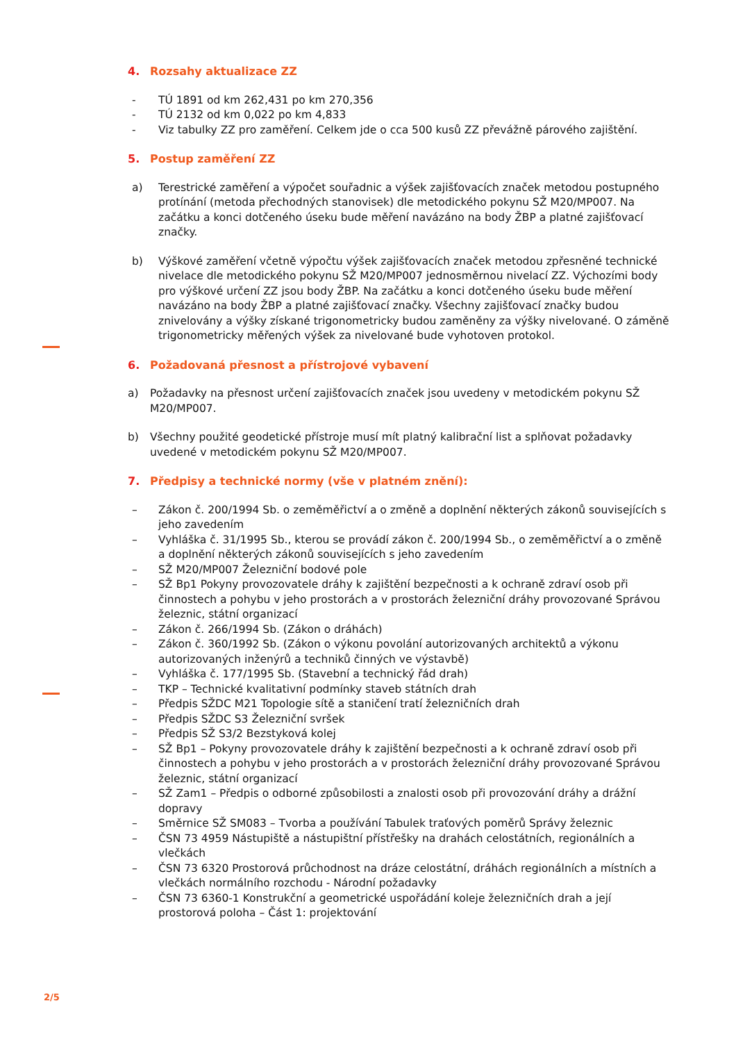4. Rozsahy aktualizace ZZ
- TÚ 1891 od km 262,431 po km 270,356
- TÚ 2132 od km 0,022 po km 4,833
- Viz tabulky ZZ pro zaměření. Celkem jde o cca 500 kusů ZZ převážně párového zajištění.
5. Postup zaměření ZZ
a) Terestrické zaměření a výpočet souřadnic a výšek zajišťovacích značek metodou postupného protínání (metoda přechodných stanovisek) dle metodického pokynu SŽ M20/MP007. Na začátku a konci dotčeného úseku bude měření navázáno na body ŽBP a platné zajišťovací značky.
b) Výškové zaměření včetně výpočtu výšek zajišťovacích značek metodou zpřesněné technické nivelace dle metodického pokynu SŽ M20/MP007 jednosměrnou nivelací ZZ. Výchozími body pro výškové určení ZZ jsou body ŽBP. Na začátku a konci dotčeného úseku bude měření navázáno na body ŽBP a platné zajišťovací značky. Všechny zajišťovací značky budou znivelovány a výšky získané trigonometricky budou zaměněny za výšky nivelované. O záměně trigonometricky měřených výšek za nivelované bude vyhotoven protokol.
6. Požadovaná přesnost a přístrojové vybavení
a) Požadavky na přesnost určení zajišťovacích značek jsou uvedeny v metodickém pokynu SŽ M20/MP007.
b) Všechny použité geodetické přístroje musí mít platný kalibrační list a splňovat požadavky uvedené v metodickém pokynu SŽ M20/MP007.
7. Předpisy a technické normy (vše v platném znění):
– Zákon č. 200/1994 Sb. o zeměměřictví a o změně a doplnění některých zákonů souvisejících s jeho zavedením
– Vyhláška č. 31/1995 Sb., kterou se provádí zákon č. 200/1994 Sb., o zeměměřictví a o změně a doplnění některých zákonů souvisejících s jeho zavedením
– SŽ M20/MP007 Železniční bodové pole
– SŽ Bp1 Pokyny provozovatele dráhy k zajištění bezpečnosti a k ochraně zdraví osob při činnostech a pohybu v jeho prostorách a v prostorách železniční dráhy provozované Správou železnic, státní organizací
– Zákon č. 266/1994 Sb. (Zákon o dráhách)
– Zákon č. 360/1992 Sb. (Zákon o výkonu povolání autorizovaných architektů a výkonu autorizovaných inženýrů a techniků činných ve výstavbě)
– Vyhláška č. 177/1995 Sb. (Stavební a technický řád drah)
– TKP – Technické kvalitativní podmínky staveb státních drah
– Předpis SŽDC M21 Topologie sítě a staničení tratí železničních drah
– Předpis SŽDC S3 Železniční svršek
– Předpis SŽ S3/2 Bezstyková kolej
– SŽ Bp1 – Pokyny provozovatele dráhy k zajištění bezpečnosti a k ochraně zdraví osob při činnostech a pohybu v jeho prostorách a v prostorách železniční dráhy provozované Správou železnic, státní organizací
– SŽ Zam1 – Předpis o odborné způsobilosti a znalosti osob při provozování dráhy a drážní dopravy
– Směrnice SŽ SM083 – Tvorba a používání Tabulek traťových poměrů Správy železnic
– ČSN 73 4959 Nástupiště a nástupištní přístřešky na drahách celostátních, regionálních a vlečkách
– ČSN 73 6320 Prostorová průchodnost na dráze celostátní, dráhách regionálních a místních a vlečkách normálního rozchodu - Národní požadavky
– ČSN 73 6360-1 Konstrukční a geometrické uspořádání koleje železničních drah a její prostorová poloha – Část 1: projektování
2/5